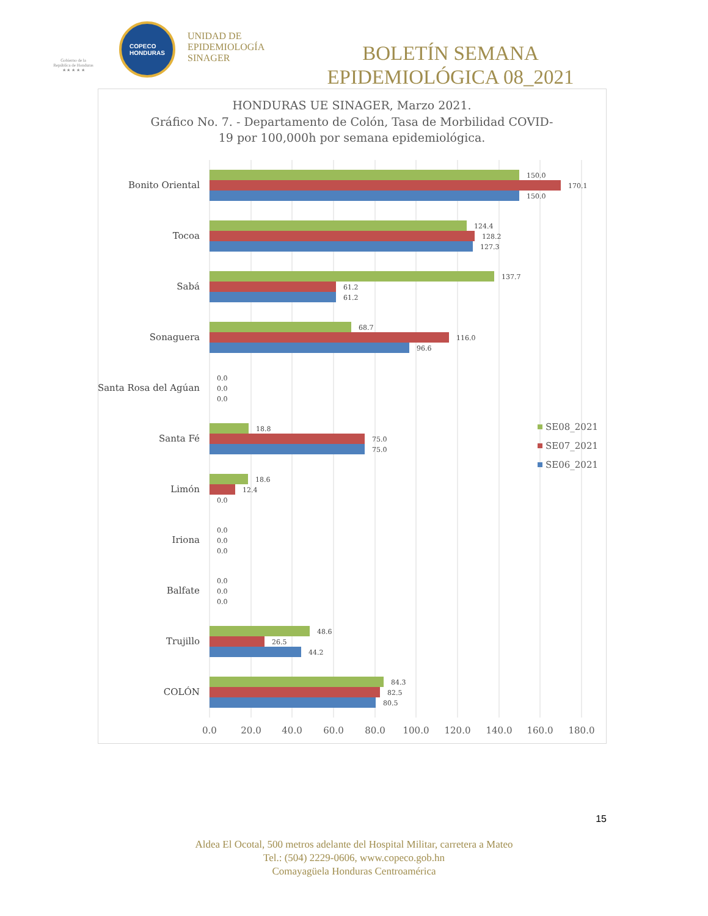Gobierno de la
República de Honduras
★ ★ ★ ★ ★
COPECO
HONDURAS
UNIDAD DE
EPIDEMIOLOGÍA
SINAGER
BOLETÍN SEMANA EPIDEMIOLÓGICA 08_2021
HONDURAS UE SINAGER, Marzo 2021.
Gráfico No. 7. - Departamento de Colón, Tasa de Morbilidad COVID-
19 por 100,000h por semana epidemiológica.
Bonito Oriental
Tocoa
Sabá
Sonaguera
Santa Rosa del Agúan
Santa Fé
Limón
Iriona
Balfate
Trujillo
COLÓN
150.0
170.1
150.0
124.4
128.2
127.3
137.7
61.2
61.2
68.7
116.0
96.6
0.0
0.0
0.0
18.8
75.0
75.0
18.6
12.4
0.0
0.0
0.0
0.0
0.0
0.0
0.0
48.6
26.5
44.2
84.3
82.5
80.5
0.0
20.0
40.0
60.0
80.0
100.0
120.0
140.0
160.0
180.0
SE08_2021
SE07_2021
SE06_2021
15
Aldea El Ocotal, 500 metros adelante del Hospital Militar, carretera a Mateo
Tel.: (504) 2229-0606, www.copeco.gob.hn
Comayagüela Honduras Centroamérica